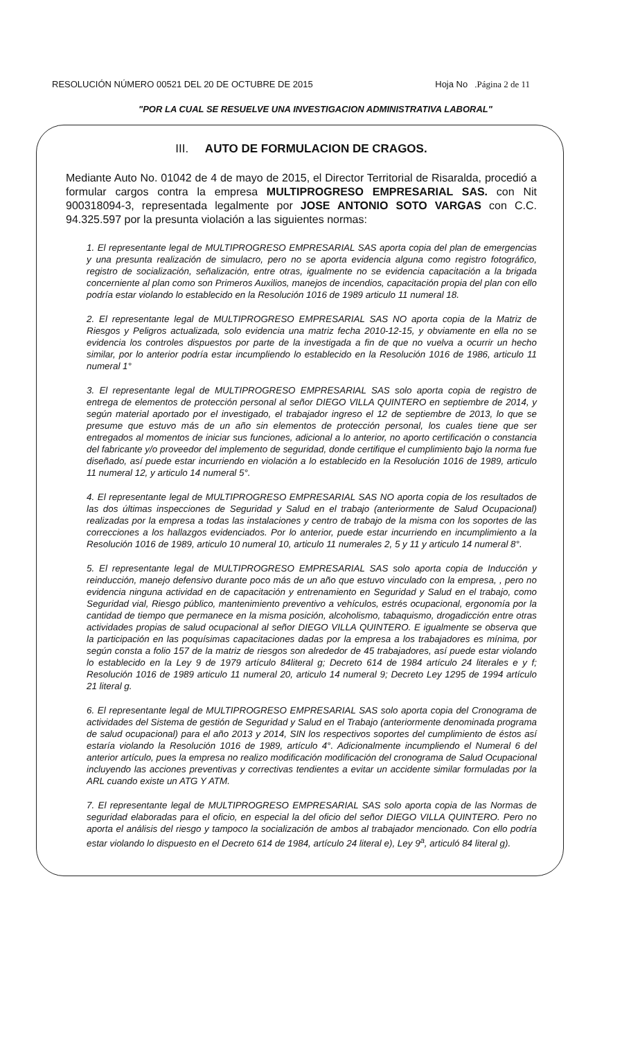RESOLUCIÓN NÚMERO 00521 DEL 20 DE OCTUBRE DE 2015 Hoja No .Página 2 de 11
"POR LA CUAL SE RESUELVE UNA INVESTIGACION ADMINISTRATIVA LABORAL"
III. AUTO DE FORMULACION DE CRAGOS.
Mediante Auto No. 01042 de 4 de mayo de 2015, el Director Territorial de Risaralda, procedió a formular cargos contra la empresa MULTIPROGRESO EMPRESARIAL SAS. con Nit 900318094-3, representada legalmente por JOSE ANTONIO SOTO VARGAS con C.C. 94.325.597 por la presunta violación a las siguientes normas:
1. El representante legal de MULTIPROGRESO EMPRESARIAL SAS aporta copia del plan de emergencias y una presunta realización de simulacro, pero no se aporta evidencia alguna como registro fotográfico, registro de socialización, señalización, entre otras, igualmente no se evidencia capacitación a la brigada concerniente al plan como son Primeros Auxilios, manejos de incendios, capacitación propia del plan con ello podría estar violando lo establecido en la Resolución 1016 de 1989 articulo 11 numeral 18.
2. El representante legal de MULTIPROGRESO EMPRESARIAL SAS NO aporta copia de la Matriz de Riesgos y Peligros actualizada, solo evidencia una matriz fecha 2010-12-15, y obviamente en ella no se evidencia los controles dispuestos por parte de la investigada a fin de que no vuelva a ocurrir un hecho similar, por lo anterior podría estar incumpliendo lo establecido en la Resolución 1016 de 1986, articulo 11 numeral 1°
3. El representante legal de MULTIPROGRESO EMPRESARIAL SAS solo aporta copia de registro de entrega de elementos de protección personal al señor DIEGO VILLA QUINTERO en septiembre de 2014, y según material aportado por el investigado, el trabajador ingreso el 12 de septiembre de 2013, lo que se presume que estuvo más de un año sin elementos de protección personal, los cuales tiene que ser entregados al momentos de iniciar sus funciones, adicional a lo anterior, no aporto certificación o constancia del fabricante y/o proveedor del implemento de seguridad, donde certifique el cumplimiento bajo la norma fue diseñado, así puede estar incurriendo en violación a lo establecido en la Resolución 1016 de 1989, articulo 11 numeral 12, y articulo 14 numeral 5°.
4. El representante legal de MULTIPROGRESO EMPRESARIAL SAS NO aporta copia de los resultados de las dos últimas inspecciones de Seguridad y Salud en el trabajo (anteriormente de Salud Ocupacional) realizadas por la empresa a todas las instalaciones y centro de trabajo de la misma con los soportes de las correcciones a los hallazgos evidenciados. Por lo anterior, puede estar incurriendo en incumplimiento a la Resolución 1016 de 1989, articulo 10 numeral 10, articulo 11 numerales 2, 5 y 11 y articulo 14 numeral 8°.
5. El representante legal de MULTIPROGRESO EMPRESARIAL SAS solo aporta copia de Inducción y reinducción, manejo defensivo durante poco más de un año que estuvo vinculado con la empresa, , pero no evidencia ninguna actividad en de capacitación y entrenamiento en Seguridad y Salud en el trabajo, como Seguridad vial, Riesgo público, mantenimiento preventivo a vehículos, estrés ocupacional, ergonomía por la cantidad de tiempo que permanece en la misma posición, alcoholismo, tabaquismo, drogadicción entre otras actividades propias de salud ocupacional al señor DIEGO VILLA QUINTERO. E igualmente se observa que la participación en las poquísimas capacitaciones dadas por la empresa a los trabajadores es mínima, por según consta a folio 157 de la matriz de riesgos son alrededor de 45 trabajadores, así puede estar violando lo establecido en la Ley 9 de 1979 artículo 84literal g; Decreto 614 de 1984 artículo 24 literales e y f; Resolución 1016 de 1989 articulo 11 numeral 20, articulo 14 numeral 9; Decreto Ley 1295 de 1994 artículo 21 literal g.
6. El representante legal de MULTIPROGRESO EMPRESARIAL SAS solo aporta copia del Cronograma de actividades del Sistema de gestión de Seguridad y Salud en el Trabajo (anteriormente denominada programa de salud ocupacional) para el año 2013 y 2014, SIN los respectivos soportes del cumplimiento de éstos así estaría violando la Resolución 1016 de 1989, artículo 4°. Adicionalmente incumpliendo el Numeral 6 del anterior artículo, pues la empresa no realizo modificación modificación del cronograma de Salud Ocupacional incluyendo las acciones preventivas y correctivas tendientes a evitar un accidente similar formuladas por la ARL cuando existe un ATG Y ATM.
7. El representante legal de MULTIPROGRESO EMPRESARIAL SAS solo aporta copia de las Normas de seguridad elaboradas para el oficio, en especial la del oficio del señor DIEGO VILLA QUINTERO. Pero no aporta el análisis del riesgo y tampoco la socialización de ambos al trabajador mencionado. Con ello podría estar violando lo dispuesto en el Decreto 614 de 1984, artículo 24 literal e), Ley 9<sup>a</sup>, articuló 84 literal g).